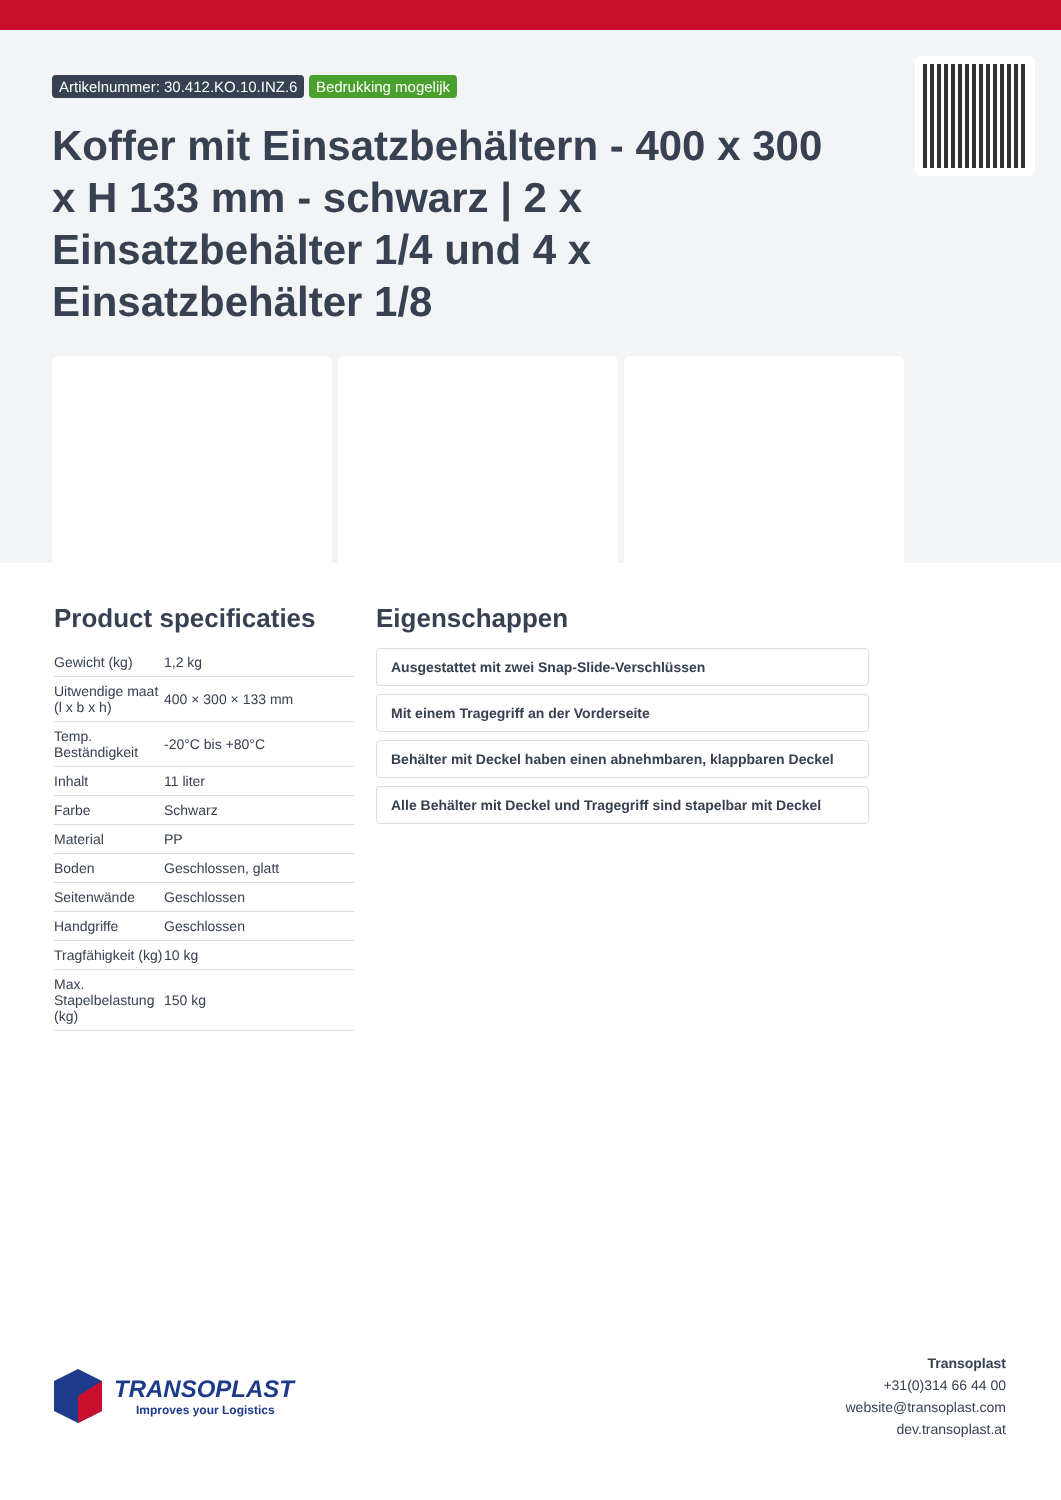Artikelnummer: 30.412.KO.10.INZ.6 Bedrukking mogelijk
Koffer mit Einsatzbehältern - 400 x 300 x H 133 mm - schwarz | 2 x Einsatzbehälter 1/4 und 4 x Einsatzbehälter 1/8
Product specificaties
| Gewicht (kg) | 1,2 kg |
| Uitwendige maat (l x b x h) | 400 × 300 × 133 mm |
| Temp. Beständigkeit | -20°C bis +80°C |
| Inhalt | 11 liter |
| Farbe | Schwarz |
| Material | PP |
| Boden | Geschlossen, glatt |
| Seitenwände | Geschlossen |
| Handgriffe | Geschlossen |
| Tragfähigkeit (kg) | 10 kg |
| Max. Stapelbelastung (kg) | 150 kg |
Eigenschappen
Ausgestattet mit zwei Snap-Slide-Verschlüssen
Mit einem Tragegriff an der Vorderseite
Behälter mit Deckel haben einen abnehmbaren, klappbaren Deckel
Alle Behälter mit Deckel und Tragegriff sind stapelbar mit Deckel
TRANSOPLAST
Improves your Logistics
Transoplast
+31(0)314 66 44 00
website@transoplast.com
dev.transoplast.at